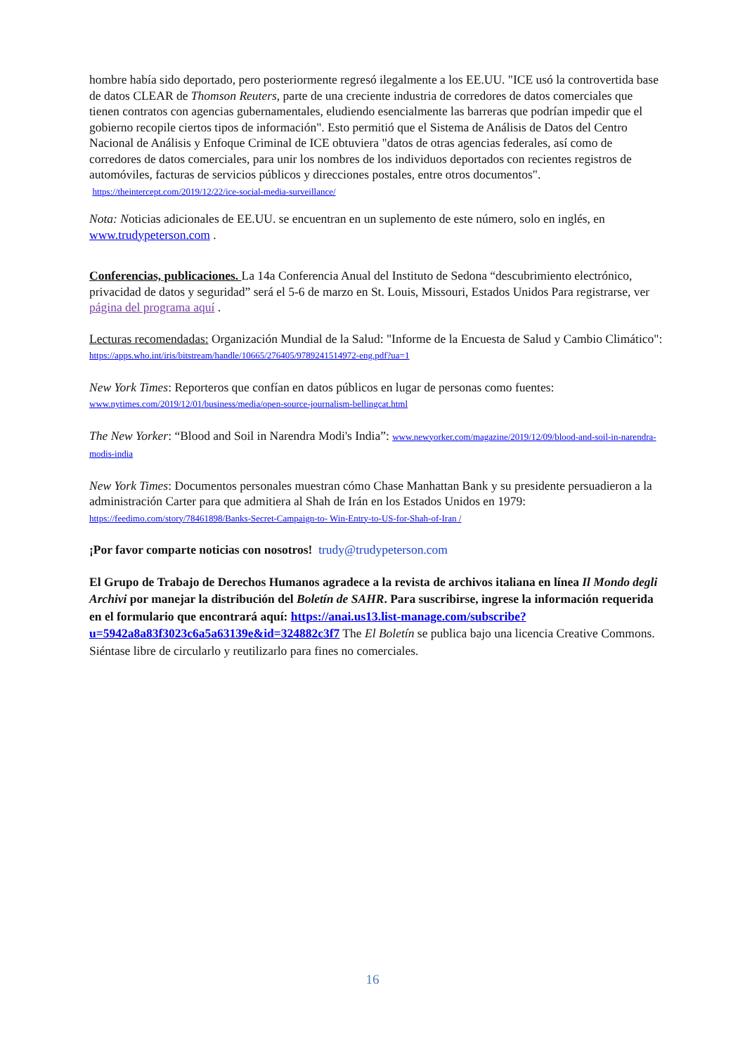hombre había sido deportado, pero posteriormente regresó ilegalmente a los EE.UU. "ICE usó la controvertida base de datos CLEAR de Thomson Reuters, parte de una creciente industria de corredores de datos comerciales que tienen contratos con agencias gubernamentales, eludiendo esencialmente las barreras que podrían impedir que el gobierno recopile ciertos tipos de información". Esto permitió que el Sistema de Análisis de Datos del Centro Nacional de Análisis y Enfoque Criminal de ICE obtuviera "datos de otras agencias federales, así como de corredores de datos comerciales, para unir los nombres de los individuos deportados con recientes registros de automóviles, facturas de servicios públicos y direcciones postales, entre otros documentos". https://theintercept.com/2019/12/22/ice-social-media-surveillance/
Nota: Noticias adicionales de EE.UU. se encuentran en un suplemento de este número, solo en inglés, en www.trudypeterson.com .
Conferencias, publicaciones. La 14a Conferencia Anual del Instituto de Sedona “descubrimiento electrónico, privacidad de datos y seguridad” será el 5-6 de marzo en St. Louis, Missouri, Estados Unidos Para registrarse, ver página del programa aquí .
Lecturas recomendadas: Organización Mundial de la Salud: "Informe de la Encuesta de Salud y Cambio Climático": https://apps.who.int/iris/bitstream/handle/10665/276405/9789241514972-eng.pdf?ua=1
New York Times: Reporteros que confían en datos públicos en lugar de personas como fuentes:
www.nytimes.com/2019/12/01/business/media/open-source-journalism-bellingcat.html
The New Yorker: “Blood and Soil in Narendra Modi's India”: www.newyorker.com/magazine/2019/12/09/blood-and-soil-in-narendra-modis-india
New York Times: Documentos personales muestran cómo Chase Manhattan Bank y su presidente persuadieron a la administración Carter para que admitiera al Shah de Irán en los Estados Unidos en 1979: https://feedimo.com/story/78461898/Banks-Secret-Campaign-to- Win-Entry-to-US-for-Shah-of-Iran /
¡Por favor comparte noticias con nosotros! trudy@trudypeterson.com
El Grupo de Trabajo de Derechos Humanos agradece a la revista de archivos italiana en línea Il Mondo degli Archivi por manejar la distribución del Boletín de SAHR. Para suscribirse, ingrese la información requerida en el formulario que encontrará aquí: https://anai.us13.list-manage.com/subscribe?u=5942a8a83f3023c6a5a63139e&id=324882c3f7 The El Boletín se publica bajo una licencia Creative Commons. Siéntase libre de circularlo y reutilizarlo para fines no comerciales.
16